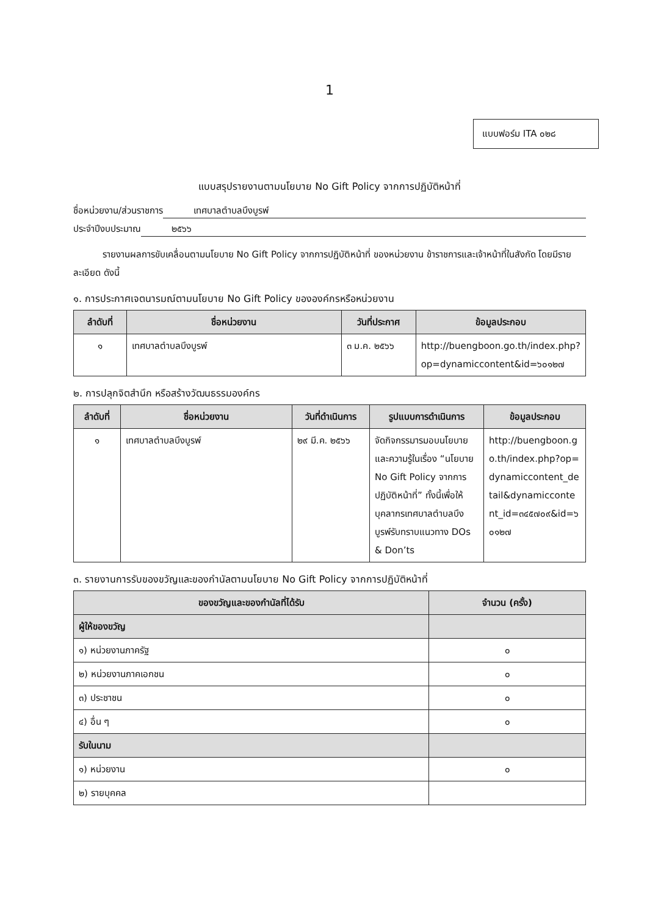1
แบบฟอร์ม ITA ๐๒๘
แบบสรุปรายงานตามนโยบาย No Gift Policy จากการปฏิบัติหน้าที่
ชื่อหน่วยงาน/ส่วนราชการ เทศบาลตำบลบึงบูรพ์
ประจำปีงบประมาณ ๒๕๖๖
รายงานผลการขับเคลื่อนตามนโยบาย No Gift Policy จากการปฏิบัติหน้าที่ ของหน่วยงาน ข้าราชการและเจ้าหน้าที่ในสังกัด โดยมีรายละเอียด ดังนี้
๑. การประกาศเจตนารมณ์ตามนโยบาย No Gift Policy ขององค์กรหรือหน่วยงาน
| ลำดับที่ | ชื่อหน่วยงาน | วันที่ประกาศ | ข้อมูลประกอบ |
| --- | --- | --- | --- |
| ๑ | เทศบาลตำบลบึงบูรพ์ | ๓ ม.ค. ๒๕๖๖ | http://buengboon.go.th/index.php?op=dynamiccontent&id=๖๐๑๒๗ |
๒. การปลุกจิตสำนึก หรือสร้างวัฒนธรรมองค์กร
| ลำดับที่ | ชื่อหน่วยงาน | วันที่ดำเนินการ | รูปแบบการดำเนินการ | ข้อมูลประกอบ |
| --- | --- | --- | --- | --- |
| ๑ | เทศบาลตำบลบึงบูรพ์ | ๒๙ มี.ค. ๒๕๖๖ | จัดกิจกรรมารมอบนโยบายและความรู้ในเรื่อง “นโยบาย No Gift Policy จากการปฏิบัติหน้าที่” ทั้งนี้เพื่อให้บุคลากรเทศบาลตำบลบึงบูรพ์รับทราบแนวทาง DOs & Don’ts | http://buengboon.go.th/index.php?op=dynamiccontent_detail&dynamiccontent_id=๓๔๕๗๐๙&id=๖๐๑๒๗ |
๓. รายงานการรับของขวัญและของกำนัลตามนโยบาย No Gift Policy จากการปฏิบัติหน้าที่
| ของขวัญและของกำนัลที่ได้รับ | จำนวน (ครั้ง) |
| --- | --- |
| ผู้ให้ของขวัญ | |
| ๑) หน่วยงานภาครัฐ | ๐ |
| ๒) หน่วยงานภาคเอกชน | ๐ |
| ๓) ประชาชน | ๐ |
| ๔) อื่น ๆ | ๐ |
| รับในนาม | |
| ๑) หน่วยงาน | ๐ |
| ๒) รายบุคคล | |